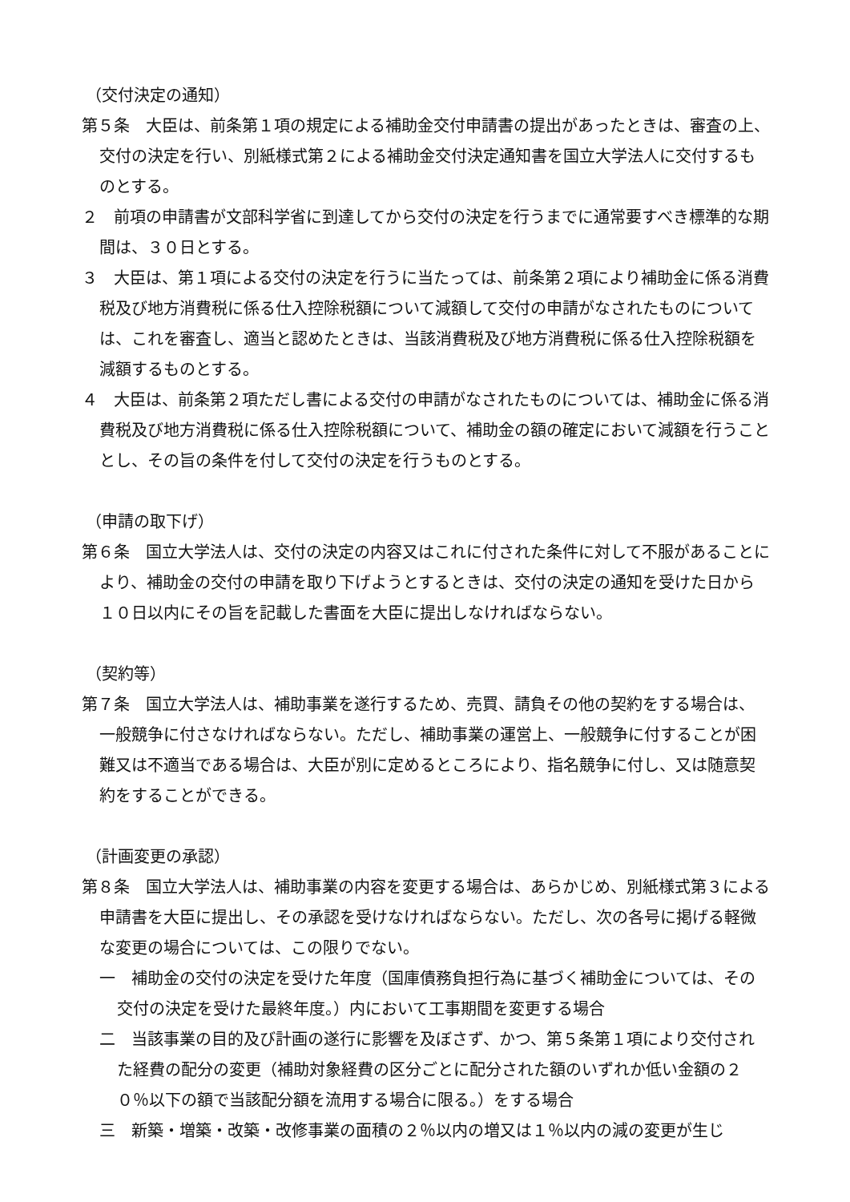（交付決定の通知）
第５条　大臣は、前条第１項の規定による補助金交付申請書の提出があったときは、審査の上、交付の決定を行い、別紙様式第２による補助金交付決定通知書を国立大学法人に交付するものとする。
２　前項の申請書が文部科学省に到達してから交付の決定を行うまでに通常要すべき標準的な期間は、３０日とする。
３　大臣は、第１項による交付の決定を行うに当たっては、前条第２項により補助金に係る消費税及び地方消費税に係る仕入控除税額について減額して交付の申請がなされたものについては、これを審査し、適当と認めたときは、当該消費税及び地方消費税に係る仕入控除税額を減額するものとする。
４　大臣は、前条第２項ただし書による交付の申請がなされたものについては、補助金に係る消費税及び地方消費税に係る仕入控除税額について、補助金の額の確定において減額を行うこととし、その旨の条件を付して交付の決定を行うものとする。
（申請の取下げ）
第６条　国立大学法人は、交付の決定の内容又はこれに付された条件に対して不服があることにより、補助金の交付の申請を取り下げようとするときは、交付の決定の通知を受けた日から１０日以内にその旨を記載した書面を大臣に提出しなければならない。
（契約等）
第７条　国立大学法人は、補助事業を遂行するため、売買、請負その他の契約をする場合は、一般競争に付さなければならない。ただし、補助事業の運営上、一般競争に付することが困難又は不適当である場合は、大臣が別に定めるところにより、指名競争に付し、又は随意契約をすることができる。
（計画変更の承認）
第８条　国立大学法人は、補助事業の内容を変更する場合は、あらかじめ、別紙様式第３による申請書を大臣に提出し、その承認を受けなければならない。ただし、次の各号に掲げる軽微な変更の場合については、この限りでない。
一　補助金の交付の決定を受けた年度（国庫債務負担行為に基づく補助金については、その交付の決定を受けた最終年度。）内において工事期間を変更する場合
二　当該事業の目的及び計画の遂行に影響を及ぼさず、かつ、第５条第１項により交付された経費の配分の変更（補助対象経費の区分ごとに配分された額のいずれか低い金額の２０％以下の額で当該配分額を流用する場合に限る。）をする場合
三　新築・増築・改築・改修事業の面積の２％以内の増又は１％以内の減の変更が生じ